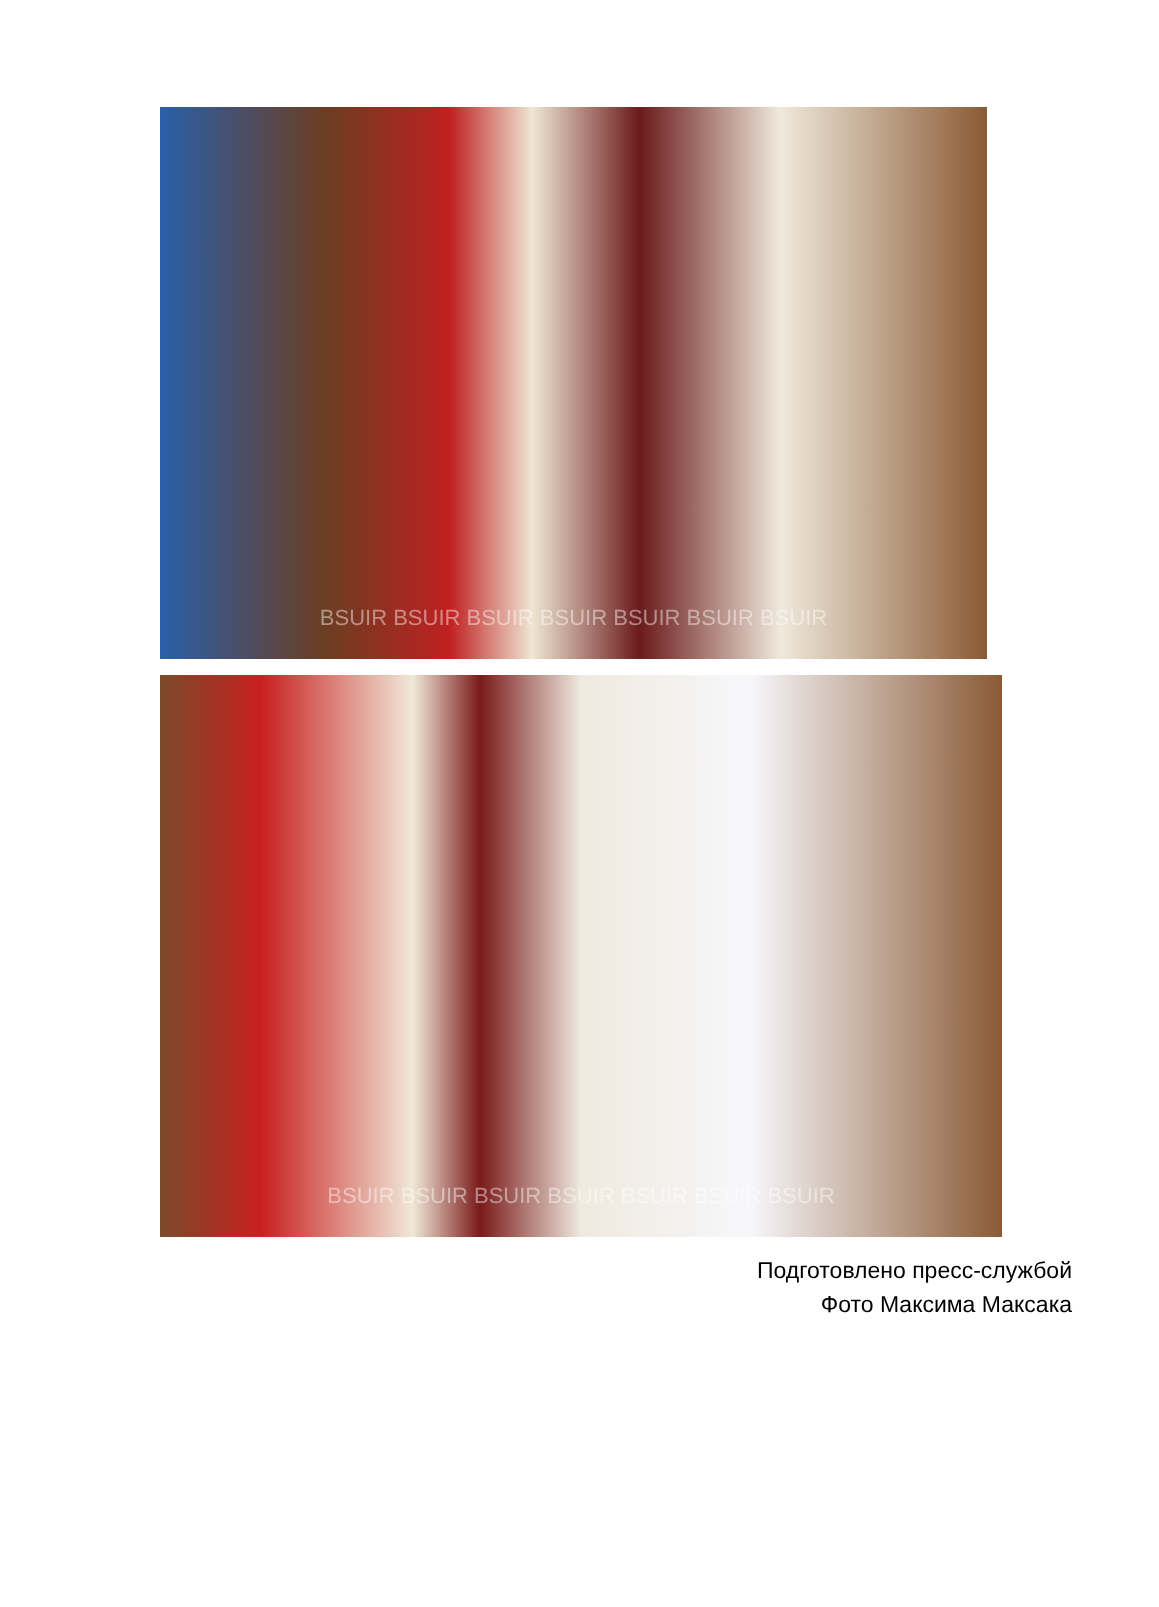BSUIR BSUIR BSUIR BSUIR BSUIR BSUIR BSUIR
BSUIR BSUIR BSUIR BSUIR BSUIR BSUIR BSUIR
Подготовлено пресс-службой
Фото Максима Максака